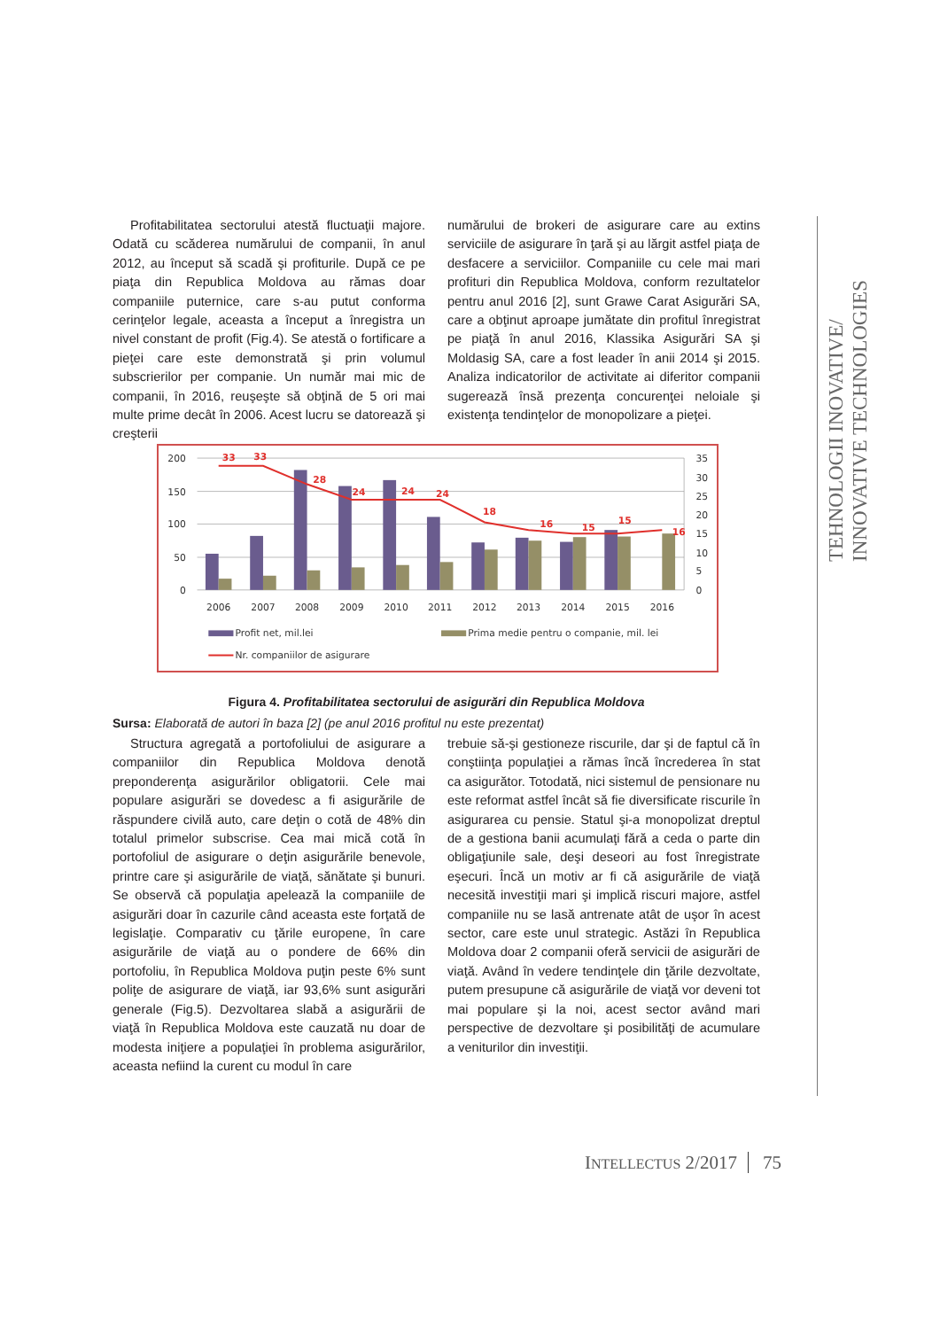Profitabilitatea sectorului atestă fluctuaţii majore. Odată cu scăderea numărului de companii, în anul 2012, au început să scadă şi profiturile. După ce pe piaţa din Republica Moldova au rămas doar companiile puternice, care s-au putut conforma cerinţelor legale, aceasta a început a înregistra un nivel constant de profit (Fig.4). Se atestă o fortificare a pieţei care este demonstrată şi prin volumul subscrierilor per companie. Un număr mai mic de companii, în 2016, reuşeşte să obţină de 5 ori mai multe prime decât în 2006. Acest lucru se datorează şi creşterii
numărului de brokeri de asigurare care au extins serviciile de asigurare în ţară şi au lărgit astfel piaţa de desfacere a serviciilor. Companiile cu cele mai mari profituri din Republica Moldova, conform rezultatelor pentru anul 2016 [2], sunt Grawe Carat Asigurări SA, care a obţinut aproape jumătate din profitul înregistrat pe piaţă în anul 2016, Klassika Asigurări SA şi Moldasig SA, care a fost leader în anii 2014 şi 2015. Analiza indicatorilor de activitate ai diferitor companii sugerează însă prezenţa concurenţei neloiale şi existenţa tendinţelor de monopolizare a pieţei.
200
150
100
50
0
35
30
25
20
15
10
5
0
33
33
28
24
24
24
18
16
15
15
16
2006
2007
2008
2009
2010
2011
2012
2013
2014
2015
2016
Profit net, mil.lei
Prima medie pentru o companie, mil. lei
Nr. companiilor de asigurare
Figura 4. Profitabilitatea sectorului de asigurări din Republica Moldova
Sursa: Elaborată de autori în baza [2] (pe anul 2016 profitul nu este prezentat)
Structura agregată a portofoliului de asigurare a companiilor din Republica Moldova denotă preponderenţa asigurărilor obligatorii. Cele mai populare asigurări se dovedesc a fi asigurările de răspundere civilă auto, care deţin o cotă de 48% din totalul primelor subscrise. Cea mai mică cotă în portofoliul de asigurare o deţin asigurările benevole, printre care şi asigurările de viaţă, sănătate şi bunuri. Se observă că populaţia apelează la companiile de asigurări doar în cazurile când aceasta este forţată de legislaţie. Comparativ cu ţările europene, în care asigurările de viaţă au o pondere de 66% din portofoliu, în Republica Moldova puţin peste 6% sunt poliţe de asigurare de viaţă, iar 93,6% sunt asigurări generale (Fig.5). Dezvoltarea slabă a asigurării de viaţă în Republica Moldova este cauzată nu doar de modesta iniţiere a populaţiei în problema asigurărilor, aceasta nefiind la curent cu modul în care
trebuie să-şi gestioneze riscurile, dar şi de faptul că în conştiinţa populaţiei a rămas încă încrederea în stat ca asigurător. Totodată, nici sistemul de pensionare nu este reformat astfel încât să fie diversificate riscurile în asigurarea cu pensie. Statul şi-a monopolizat dreptul de a gestiona banii acumulaţi fără a ceda o parte din obligaţiunile sale, deşi deseori au fost înregistrate eşecuri. Încă un motiv ar fi că asigurările de viaţă necesită investiţii mari şi implică riscuri majore, astfel companiile nu se lasă antrenate atât de uşor în acest sector, care este unul strategic. Astăzi în Republica Moldova doar 2 companii oferă servicii de asigurări de viaţă. Având în vedere tendinţele din ţările dezvoltate, putem presupune că asigurările de viaţă vor deveni tot mai populare şi la noi, acest sector având mari perspective de dezvoltare şi posibilităţi de acumulare a veniturilor din investiţii.
TEHNOLOGII INOVATIVE/
INNOVATIVE TECHNOLOGIES
INTELLECTUS 2/2017 75